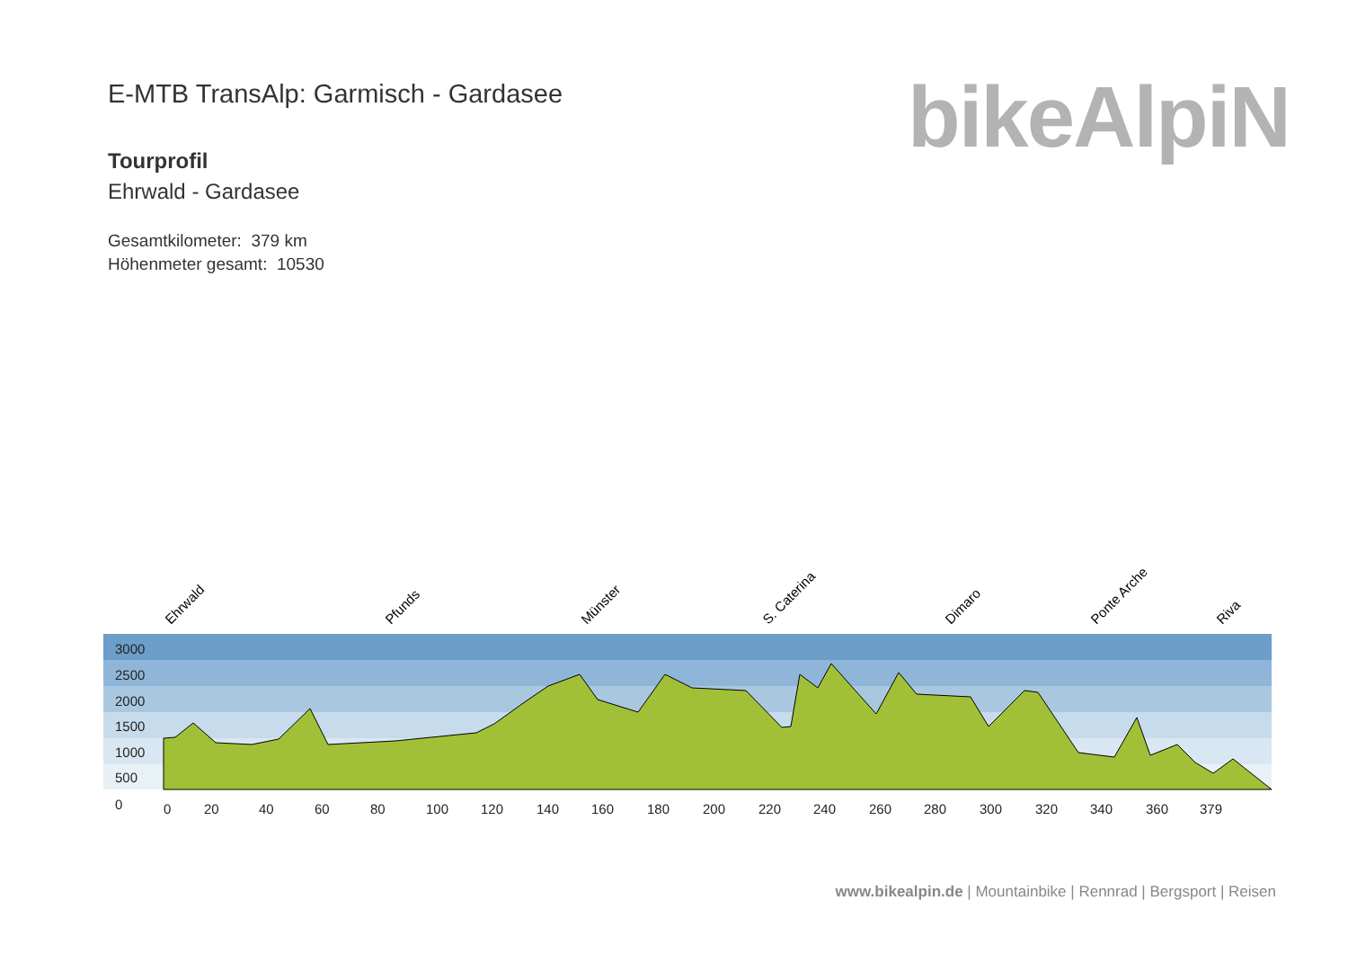E-MTB TransAlp: Garmisch - Gardasee
Tourprofil
Ehrwald - Gardasee
Gesamtkilometer: 379 km
Höhenmeter gesamt: 10530
bikeAlpiN
3000
2500
2000
1500
1000
500
0
0
20
40
60
80
100
120
140
160
180
200
220
240
260
280
300
320
340
360
379
Ehrwald
Pfunds
Münster
S. Caterina
Dimaro
Ponte Arche
Riva
www.bikealpin.de | Mountainbike | Rennrad | Bergsport | Reisen